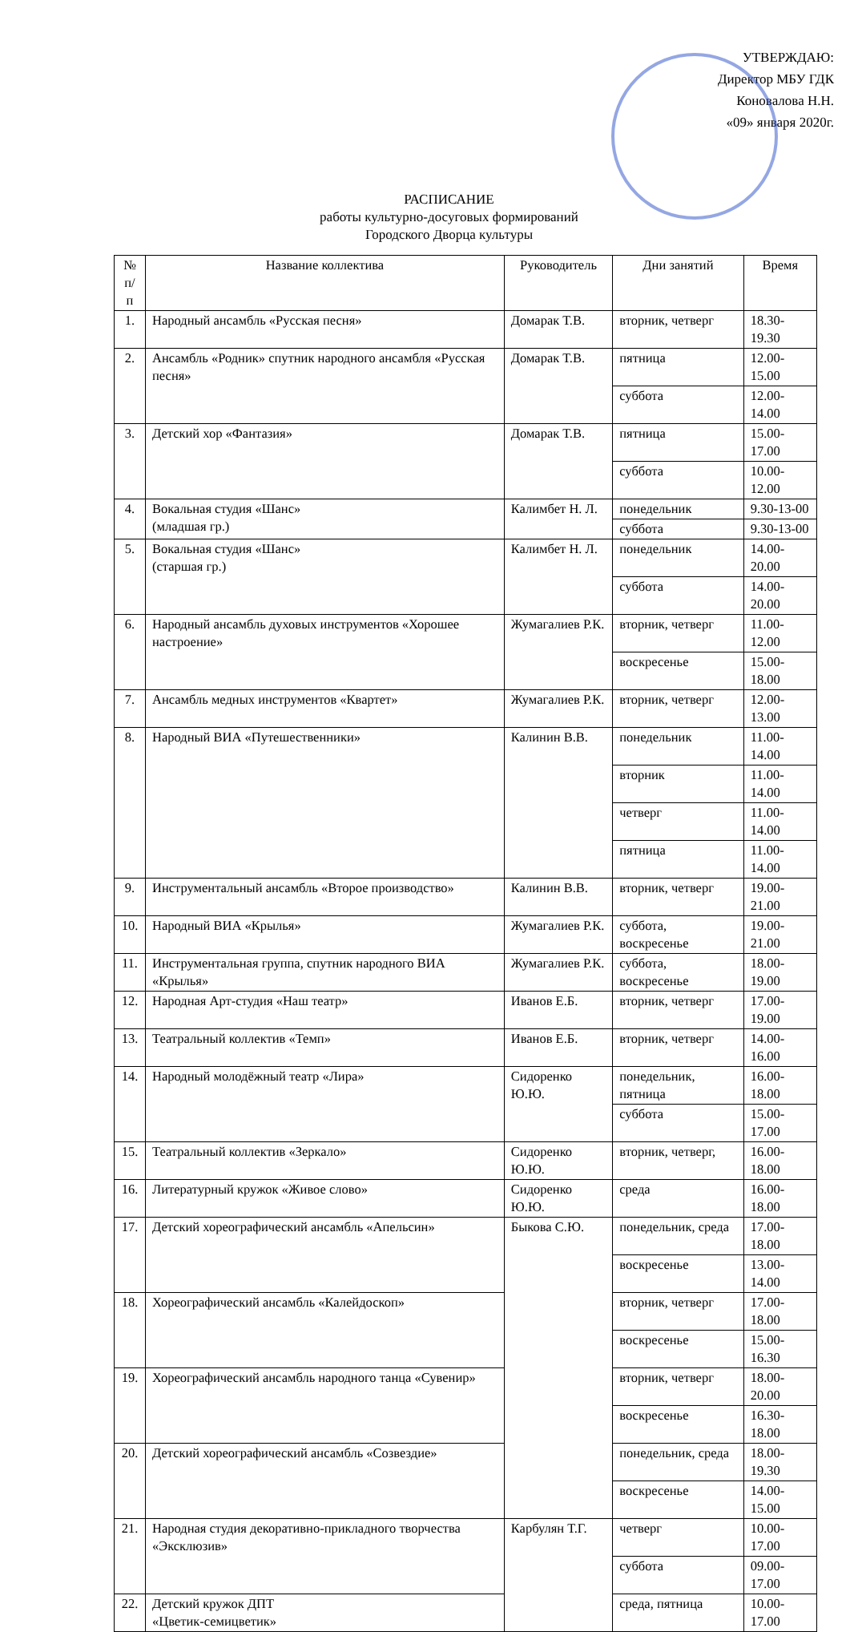УТВЕРЖДАЮ:
Директор МБУ ГДК
Коновалова Н.Н.
«09» января 2020г.
РАСПИСАНИЕ
работы культурно-досуговых формирований
Городского Дворца культуры
| № п/п | Название коллектива | Руководитель | Дни занятий | Время |
| --- | --- | --- | --- | --- |
| 1. | Народный ансамбль «Русская песня» | Домарак Т.В. | вторник, четверг | 18.30-19.30 |
| 2. | Ансамбль «Родник» спутник народного ансамбля «Русская песня» | Домарак Т.В. | пятница | 12.00-15.00 |
| | | | суббота | 12.00-14.00 |
| 3. | Детский хор «Фантазия» | Домарак Т.В. | пятница | 15.00-17.00 |
| | | | суббота | 10.00-12.00 |
| 4. | Вокальная студия «Шанс» (младшая гр.) | Калимбет Н. Л. | понедельник | 9.30-13-00 |
| | | | суббота | 9.30-13-00 |
| 5. | Вокальная студия «Шанс» (старшая гр.) | Калимбет Н. Л. | понедельник | 14.00-20.00 |
| | | | суббота | 14.00-20.00 |
| 6. | Народный ансамбль духовых инструментов «Хорошее настроение» | Жумагалиев Р.К. | вторник, четверг | 11.00-12.00 |
| | | | воскресенье | 15.00-18.00 |
| 7. | Ансамбль медных инструментов «Квартет» | Жумагалиев Р.К. | вторник, четверг | 12.00-13.00 |
| 8. | Народный ВИА «Путешественники» | Калинин В.В. | понедельник | 11.00-14.00 |
| | | | вторник | 11.00-14.00 |
| | | | четверг | 11.00-14.00 |
| | | | пятница | 11.00-14.00 |
| 9. | Инструментальный ансамбль «Второе производство» | Калинин В.В. | вторник, четверг | 19.00-21.00 |
| 10. | Народный ВИА «Крылья» | Жумагалиев Р.К. | суббота, воскресенье | 19.00-21.00 |
| 11. | Инструментальная группа, спутник народного ВИА «Крылья» | Жумагалиев Р.К. | суббота, воскресенье | 18.00-19.00 |
| 12. | Народная Арт-студия «Наш театр» | Иванов Е.Б. | вторник, четверг | 17.00-19.00 |
| 13. | Театральный коллектив «Темп» | Иванов Е.Б. | вторник, четверг | 14.00-16.00 |
| 14. | Народный молодёжный театр «Лира» | Сидоренко Ю.Ю. | понедельник, пятница | 16.00-18.00 |
| | | | суббота | 15.00-17.00 |
| 15. | Театральный коллектив «Зеркало» | Сидоренко Ю.Ю. | вторник, четверг, | 16.00-18.00 |
| 16. | Литературный кружок «Живое слово» | Сидоренко Ю.Ю. | среда | 16.00-18.00 |
| 17. | Детский хореографический ансамбль «Апельсин» | Быкова С.Ю. | понедельник, среда | 17.00-18.00 |
| | | | воскресенье | 13.00-14.00 |
| 18. | Хореографический ансамбль «Калейдоскоп» | | вторник, четверг | 17.00-18.00 |
| | | | воскресенье | 15.00-16.30 |
| 19. | Хореографический ансамбль народного танца «Сувенир» | | вторник, четверг | 18.00-20.00 |
| | | | воскресенье | 16.30-18.00 |
| 20. | Детский хореографический ансамбль «Созвездие» | | понедельник, среда | 18.00-19.30 |
| | | | воскресенье | 14.00-15.00 |
| 21. | Народная студия декоративно-прикладного творчества «Эксклюзив» | Карбулян Т.Г. | четверг | 10.00-17.00 |
| | | | суббота | 09.00-17.00 |
| 22. | Детский кружок ДПТ «Цветик-семицветик» | | среда, пятница | 10.00-17.00 |